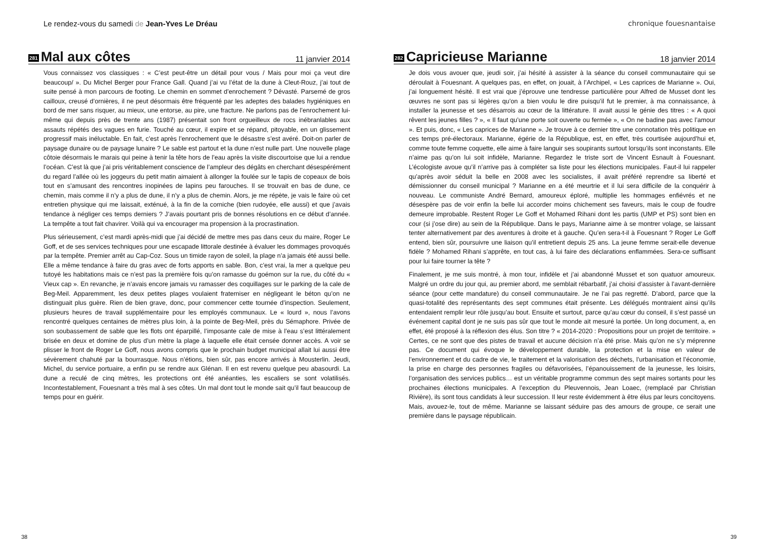Le rendez-vous du samedi de Jean-Yves Le Dréau
281
Mal aux côtes
11 janvier 2014
Vous connaissez vos classiques : « C’est peut-être un détail pour vous / Mais pour moi ça veut dire beaucoup/ ». Du Michel Berger pour France Gall. Quand j’ai vu l’état de la dune à Cleut-Rouz, j’ai tout de suite pensé à mon parcours de footing. Le chemin en sommet d’enrochement ? Dévasté. Parsemé de gros cailloux, creusé d’ornières, il ne peut désormais être fréquenté par les adeptes des balades hygiéniques en bord de mer sans risquer, au mieux, une entorse, au pire, une fracture. Ne parlons pas de l’enrochement lui-même qui depuis près de trente ans (1987) présentait son front orgueilleux de rocs inébranlables aux assauts répétés des vagues en furie. Touché au cœur, il expire et se répand, pitoyable, en un glissement progressif mais inéluctable. En fait, c’est après l’enrochement que le désastre s’est avéré. Doit-on parler de paysage dunaire ou de paysage lunaire ? Le sable est partout et la dune n’est nulle part. Une nouvelle plage côtoie désormais le marais qui peine à tenir la tête hors de l’eau après la visite discourtoise que lui a rendue l’océan. C’est là que j’ai pris véritablement conscience de l’ampleur des dégâts en cherchant désespérément du regard l’allée où les joggeurs du petit matin aimaient à allonger la foulée sur le tapis de copeaux de bois tout en s’amusant des rencontres inopinées de lapins peu farouches. Il se trouvait en bas de dune, ce chemin, mais comme il n’y a plus de dune, il n’y a plus de chemin. Alors, je me répète, je vais le faire où cet entretien physique qui me laissait, exténué, à la fin de la corniche (bien rudoyée, elle aussi) et que j’avais tendance à négliger ces temps derniers ? J’avais pourtant pris de bonnes résolutions en ce début d’année. La tempête a tout fait chavirer. Voilà qui va encourager ma propension à la procrastination.
Plus sérieusement, c’est mardi après-midi que j’ai décidé de mettre mes pas dans ceux du maire, Roger Le Goff, et de ses services techniques pour une escapade littorale destinée à évaluer les dommages provoqués par la tempête. Premier arrêt au Cap-Coz. Sous un timide rayon de soleil, la plage n’a jamais été aussi belle. Elle a même tendance à faire du gras avec de forts apports en sable. Bon, c’est vrai, la mer a quelque peu tutoyé les habitations mais ce n’est pas la première fois qu’on ramasse du goémon sur la rue, du côté du « Vieux cap ». En revanche, je n’avais encore jamais vu ramasser des coquillages sur le parking de la cale de Beg-Meil. Apparemment, les deux petites plages voulaient fraterniser en négligeant le béton qu’on ne distinguait plus guère. Rien de bien grave, donc, pour commencer cette tournée d’inspection. Seulement, plusieurs heures de travail supplémentaire pour les employés communaux. Le « lourd », nous l’avons rencontré quelques centaines de mètres plus loin, à la pointe de Beg-Meil, près du Sémaphore. Privée de son soubassement de sable que les flots ont éparpillé, l’imposante cale de mise à l’eau s’est littéralement brisée en deux et domine de plus d’un mètre la plage à laquelle elle était censée donner accès. A voir se plisser le front de Roger Le Goff, nous avons compris que le prochain budget municipal allait lui aussi être sévèrement chahuté par la bourrasque. Nous n’étions, bien sûr, pas encore arrivés à Mousterlin. Jeudi, Michel, du service portuaire, a enfin pu se rendre aux Glénan. Il en est revenu quelque peu abasourdi. La dune a reculé de cinq mètres, les protections ont été anéanties, les escaliers se sont volatilisés. Incontestablement, Fouesnant a très mal à ses côtes. Un mal dont tout le monde sait qu’il faut beaucoup de temps pour en guérir.
38
chronique fouesnantaise
282
Capricieuse Marianne
18 janvier 2014
Je dois vous avouer que, jeudi soir, j’ai hésité à assister à la séance du conseil communautaire qui se déroulait à Fouesnant. A quelques pas, en effet, on jouait, à l’Archipel, « Les caprices de Marianne ». Oui, j’ai longuement hésité. Il est vrai que j’éprouve une tendresse particulière pour Alfred de Musset dont les œuvres ne sont pas si légères qu’on a bien voulu le dire puisqu’il fut le premier, à ma connaissance, à installer la jeunesse et ses désarrois au cœur de la littérature. Il avait aussi le génie des titres : « A quoi rêvent les jeunes filles ? », « Il faut qu’une porte soit ouverte ou fermée », « On ne badine pas avec l’amour ». Et puis, donc, « Les caprices de Marianne ». Je trouve à ce dernier titre une connotation très politique en ces temps pré-électoraux. Marianne, égérie de la République, est, en effet, très courtisée aujourd’hui et, comme toute femme coquette, elle aime à faire languir ses soupirants surtout lorsqu’ils sont inconstants. Elle n’aime pas qu’on lui soit infidèle, Marianne. Regardez le triste sort de Vincent Esnault à Fouesnant. L’écologiste avoue qu’il n’arrive pas à compléter sa liste pour les élections municipales. Faut-il lui rappeler qu’après avoir séduit la belle en 2008 avec les socialistes, il avait préféré reprendre sa liberté et démissionner du conseil municipal ? Marianne en a été meurtrie et il lui sera difficile de la conquérir à nouveau. Le communiste André Bernard, amoureux éploré, multiplie les hommages enfiévrés et ne désespère pas de voir enfin la belle lui accorder moins chichement ses faveurs, mais le coup de foudre demeure improbable. Restent Roger Le Goff et Mohamed Rihani dont les partis (UMP et PS) sont bien en cour (si j’ose dire) au sein de la République. Dans le pays, Marianne aime à se montrer volage, se laissant tenter alternativement par des aventures à droite et à gauche. Qu’en sera-t-il à Fouesnant ? Roger Le Goff entend, bien sûr, poursuivre une liaison qu’il entretient depuis 25 ans. La jeune femme serait-elle devenue fidèle ? Mohamed Rihani s’apprête, en tout cas, à lui faire des déclarations enflammées. Sera-ce suffisant pour lui faire tourner la tête ?
Finalement, je me suis montré, à mon tour, infidèle et j’ai abandonné Musset et son quatuor amoureux. Malgré un ordre du jour qui, au premier abord, me semblait rébarbatif, j’ai choisi d’assister à l’avant-dernière séance (pour cette mandature) du conseil communautaire. Je ne l’ai pas regretté. D’abord, parce que la quasi-totalité des représentants des sept communes était présente. Les délégués montraient ainsi qu’ils entendaient remplir leur rôle jusqu’au bout. Ensuite et surtout, parce qu’au cœur du conseil, il s’est passé un événement capital dont je ne suis pas sûr que tout le monde ait mesuré la portée. Un long document, a, en effet, été proposé à la réflexion des élus. Son titre ? « 2014-2020 : Propositions pour un projet de territoire. » Certes, ce ne sont que des pistes de travail et aucune décision n’a été prise. Mais qu’on ne s’y méprenne pas. Ce document qui évoque le développement durable, la protection et la mise en valeur de l’environnement et du cadre de vie, le traitement et la valorisation des déchets, l’urbanisation et l’économie, la prise en charge des personnes fragiles ou défavorisées, l’épanouissement de la jeunesse, les loisirs, l’organisation des services publics… est un véritable programme commun des sept maires sortants pour les prochaines élections municipales. A l’exception du Pleuvennois, Jean Loaec, (remplacé par Christian Rivière), ils sont tous candidats à leur succession. Il leur reste évidemment à être élus par leurs concitoyens. Mais, avouez-le, tout de même. Marianne se laissant séduire pas des amours de groupe, ce serait une première dans le paysage républicain.
39